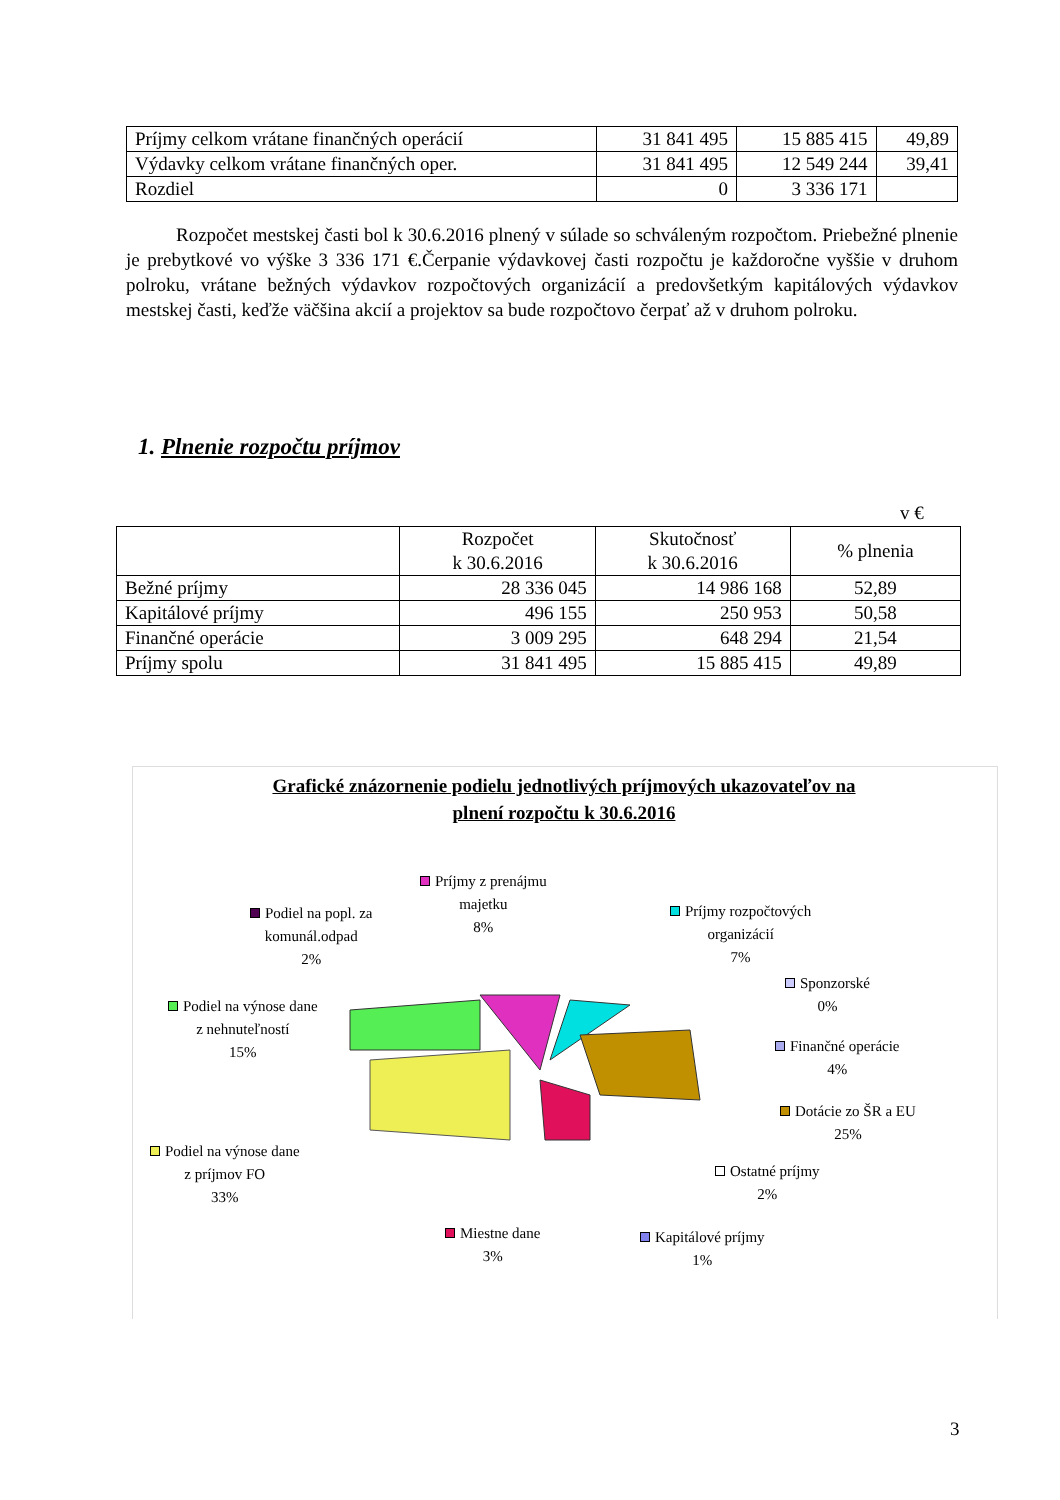| Príjmy celkom vrátane finančných operácií | 31 841 495 | 15 885 415 | 49,89 |
| Výdavky celkom vrátane finančných oper. | 31 841 495 | 12 549 244 | 39,41 |
| Rozdiel | 0 | 3 336 171 | |
Rozpočet mestskej časti bol k 30.6.2016 plnený v súlade so schváleným rozpočtom. Priebežné plnenie je prebytkové vo výške 3 336 171 €.Čerpanie výdavkovej časti rozpočtu je každoročne vyššie v druhom polroku, vrátane bežných výdavkov rozpočtových organizácií a predovšetkým kapitálových výdavkov mestskej časti, keďže väčšina akcií a projektov sa bude rozpočtovo čerpať až v druhom polroku.
1. Plnenie rozpočtu príjmov
v €
| | Rozpočet k 30.6.2016 | Skutočnosť k 30.6.2016 | % plnenia |
| --- | --- | --- | --- |
| Bežné príjmy | 28 336 045 | 14 986 168 | 52,89 |
| Kapitálové príjmy | 496 155 | 250 953 | 50,58 |
| Finančné operácie | 3 009 295 | 648 294 | 21,54 |
| Príjmy spolu | 31 841 495 | 15 885 415 | 49,89 |
Grafické znázornenie podielu jednotlivých príjmových ukazovateľov na
plnení rozpočtu k 30.6.2016
Príjmy z prenájmu
majetku
8%
Podiel na popl. za
komunál.odpad
2%
Príjmy rozpočtových
organizácií
7%
Sponzorské
0%
Podiel na výnose dane
z nehnuteľností
15%
Finančné operácie
4%
Dotácie zo ŠR a EU
25%
Podiel na výnose dane
z príjmov FO
33%
Ostatné príjmy
2%
Miestne dane
3%
Kapitálové príjmy
1%
3